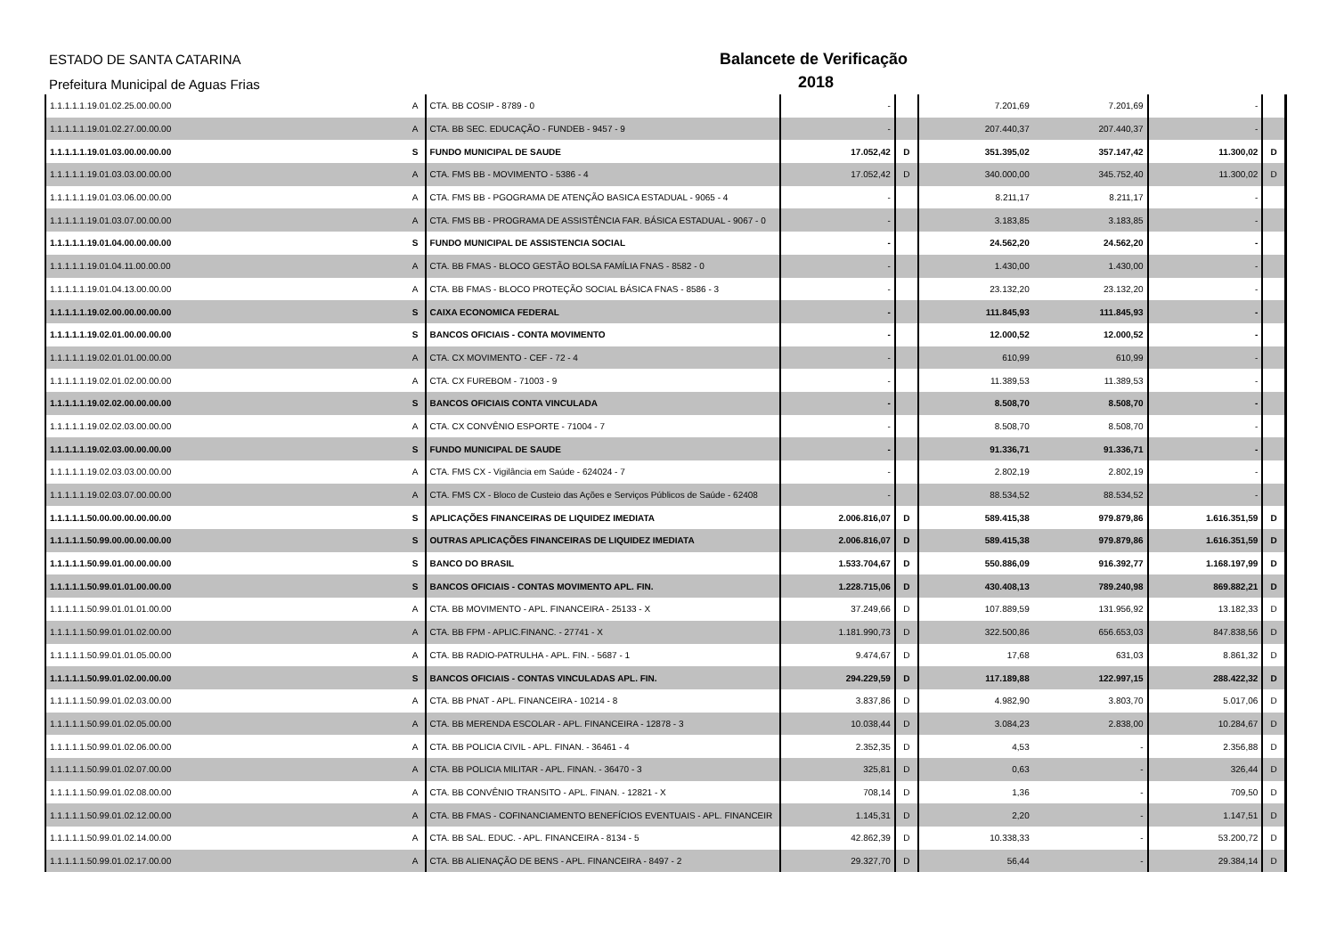ESTADO DE SANTA CATARINA
Prefeitura Municipal de Aguas Frias
Balancete de Verificação
2018
| 1.1.1.1.1.19.01.02.25.00.00.00 | A | CTA. BB COSIP - 8789 - 0 | - | | 7.201,69 | 7.201,69 | - | |
| 1.1.1.1.1.19.01.02.27.00.00.00 | A | CTA. BB SEC. EDUCAÇÃO - FUNDEB - 9457 - 9 | - | | 207.440,37 | 207.440,37 | - | |
| 1.1.1.1.1.19.01.03.00.00.00.00 | S | FUNDO MUNICIPAL DE SAUDE | 17.052,42 | D | 351.395,02 | 357.147,42 | 11.300,02 | D |
| 1.1.1.1.1.19.01.03.03.00.00.00 | A | CTA. FMS BB - MOVIMENTO - 5386 - 4 | 17.052,42 | D | 340.000,00 | 345.752,40 | 11.300,02 | D |
| 1.1.1.1.1.19.01.03.06.00.00.00 | A | CTA. FMS BB - PGOGRAMA DE ATENÇÃO BASICA ESTADUAL - 9065 - 4 | - | | 8.211,17 | 8.211,17 | - | |
| 1.1.1.1.1.19.01.03.07.00.00.00 | A | CTA. FMS BB - PROGRAMA DE ASSISTÊNCIA FAR. BÁSICA ESTADUAL - 9067 - 0 | - | | 3.183,85 | 3.183,85 | - | |
| 1.1.1.1.1.19.01.04.00.00.00.00 | S | FUNDO MUNICIPAL DE ASSISTENCIA SOCIAL | - | | 24.562,20 | 24.562,20 | - | |
| 1.1.1.1.1.19.01.04.11.00.00.00 | A | CTA. BB FMAS - BLOCO GESTÃO BOLSA FAMÍLIA FNAS - 8582 - 0 | - | | 1.430,00 | 1.430,00 | - | |
| 1.1.1.1.1.19.01.04.13.00.00.00 | A | CTA. BB FMAS - BLOCO PROTEÇÃO SOCIAL BÁSICA FNAS - 8586 - 3 | - | | 23.132,20 | 23.132,20 | - | |
| 1.1.1.1.1.19.02.00.00.00.00.00 | S | CAIXA ECONOMICA FEDERAL | - | | 111.845,93 | 111.845,93 | - | |
| 1.1.1.1.1.19.02.01.00.00.00.00 | S | BANCOS OFICIAIS - CONTA MOVIMENTO | - | | 12.000,52 | 12.000,52 | - | |
| 1.1.1.1.1.19.02.01.01.00.00.00 | A | CTA. CX MOVIMENTO - CEF - 72 - 4 | - | | 610,99 | 610,99 | - | |
| 1.1.1.1.1.19.02.01.02.00.00.00 | A | CTA. CX FUREBOM - 71003 - 9 | - | | 11.389,53 | 11.389,53 | - | |
| 1.1.1.1.1.19.02.02.00.00.00.00 | S | BANCOS OFICIAIS CONTA VINCULADA | - | | 8.508,70 | 8.508,70 | - | |
| 1.1.1.1.1.19.02.02.03.00.00.00 | A | CTA. CX CONVÊNIO ESPORTE - 71004 - 7 | - | | 8.508,70 | 8.508,70 | - | |
| 1.1.1.1.1.19.02.03.00.00.00.00 | S | FUNDO MUNICIPAL DE SAUDE | - | | 91.336,71 | 91.336,71 | - | |
| 1.1.1.1.1.19.02.03.03.00.00.00 | A | CTA. FMS CX - Vigilância em Saúde - 624024 - 7 | - | | 2.802,19 | 2.802,19 | - | |
| 1.1.1.1.1.19.02.03.07.00.00.00 | A | CTA. FMS CX - Bloco de Custeio das Ações e Serviços Públicos de Saúde - 62408 | - | | 88.534,52 | 88.534,52 | - | |
| 1.1.1.1.1.50.00.00.00.00.00.00 | S | APLICAÇÕES FINANCEIRAS DE LIQUIDEZ IMEDIATA | 2.006.816,07 | D | 589.415,38 | 979.879,86 | 1.616.351,59 | D |
| 1.1.1.1.1.50.99.00.00.00.00.00 | S | OUTRAS APLICAÇÕES FINANCEIRAS DE LIQUIDEZ IMEDIATA | 2.006.816,07 | D | 589.415,38 | 979.879,86 | 1.616.351,59 | D |
| 1.1.1.1.1.50.99.01.00.00.00.00 | S | BANCO DO BRASIL | 1.533.704,67 | D | 550.886,09 | 916.392,77 | 1.168.197,99 | D |
| 1.1.1.1.1.50.99.01.01.00.00.00 | S | BANCOS OFICIAIS - CONTAS MOVIMENTO APL. FIN. | 1.228.715,06 | D | 430.408,13 | 789.240,98 | 869.882,21 | D |
| 1.1.1.1.1.50.99.01.01.01.00.00 | A | CTA. BB MOVIMENTO - APL. FINANCEIRA - 25133 - X | 37.249,66 | D | 107.889,59 | 131.956,92 | 13.182,33 | D |
| 1.1.1.1.1.50.99.01.01.02.00.00 | A | CTA. BB FPM - APLIC.FINANC. - 27741 - X | 1.181.990,73 | D | 322.500,86 | 656.653,03 | 847.838,56 | D |
| 1.1.1.1.1.50.99.01.01.05.00.00 | A | CTA. BB RADIO-PATRULHA - APL. FIN. - 5687 - 1 | 9.474,67 | D | 17,68 | 631,03 | 8.861,32 | D |
| 1.1.1.1.1.50.99.01.02.00.00.00 | S | BANCOS OFICIAIS - CONTAS VINCULADAS APL. FIN. | 294.229,59 | D | 117.189,88 | 122.997,15 | 288.422,32 | D |
| 1.1.1.1.1.50.99.01.02.03.00.00 | A | CTA. BB PNAT - APL. FINANCEIRA - 10214 - 8 | 3.837,86 | D | 4.982,90 | 3.803,70 | 5.017,06 | D |
| 1.1.1.1.1.50.99.01.02.05.00.00 | A | CTA. BB MERENDA ESCOLAR - APL. FINANCEIRA - 12878 - 3 | 10.038,44 | D | 3.084,23 | 2.838,00 | 10.284,67 | D |
| 1.1.1.1.1.50.99.01.02.06.00.00 | A | CTA. BB POLICIA CIVIL - APL. FINAN. - 36461 - 4 | 2.352,35 | D | 4,53 | - | 2.356,88 | D |
| 1.1.1.1.1.50.99.01.02.07.00.00 | A | CTA. BB POLICIA MILITAR - APL. FINAN. - 36470 - 3 | 325,81 | D | 0,63 | - | 326,44 | D |
| 1.1.1.1.1.50.99.01.02.08.00.00 | A | CTA. BB CONVÊNIO TRANSITO - APL. FINAN. - 12821 - X | 708,14 | D | 1,36 | - | 709,50 | D |
| 1.1.1.1.1.50.99.01.02.12.00.00 | A | CTA. BB FMAS - COFINANCIAMENTO BENEFÍCIOS EVENTUAIS - APL. FINANCEIR | 1.145,31 | D | 2,20 | - | 1.147,51 | D |
| 1.1.1.1.1.50.99.01.02.14.00.00 | A | CTA. BB SAL. EDUC. - APL. FINANCEIRA - 8134 - 5 | 42.862,39 | D | 10.338,33 | - | 53.200,72 | D |
| 1.1.1.1.1.50.99.01.02.17.00.00 | A | CTA. BB ALIENAÇÃO DE BENS - APL. FINANCEIRA - 8497 - 2 | 29.327,70 | D | 56,44 | - | 29.384,14 | D |